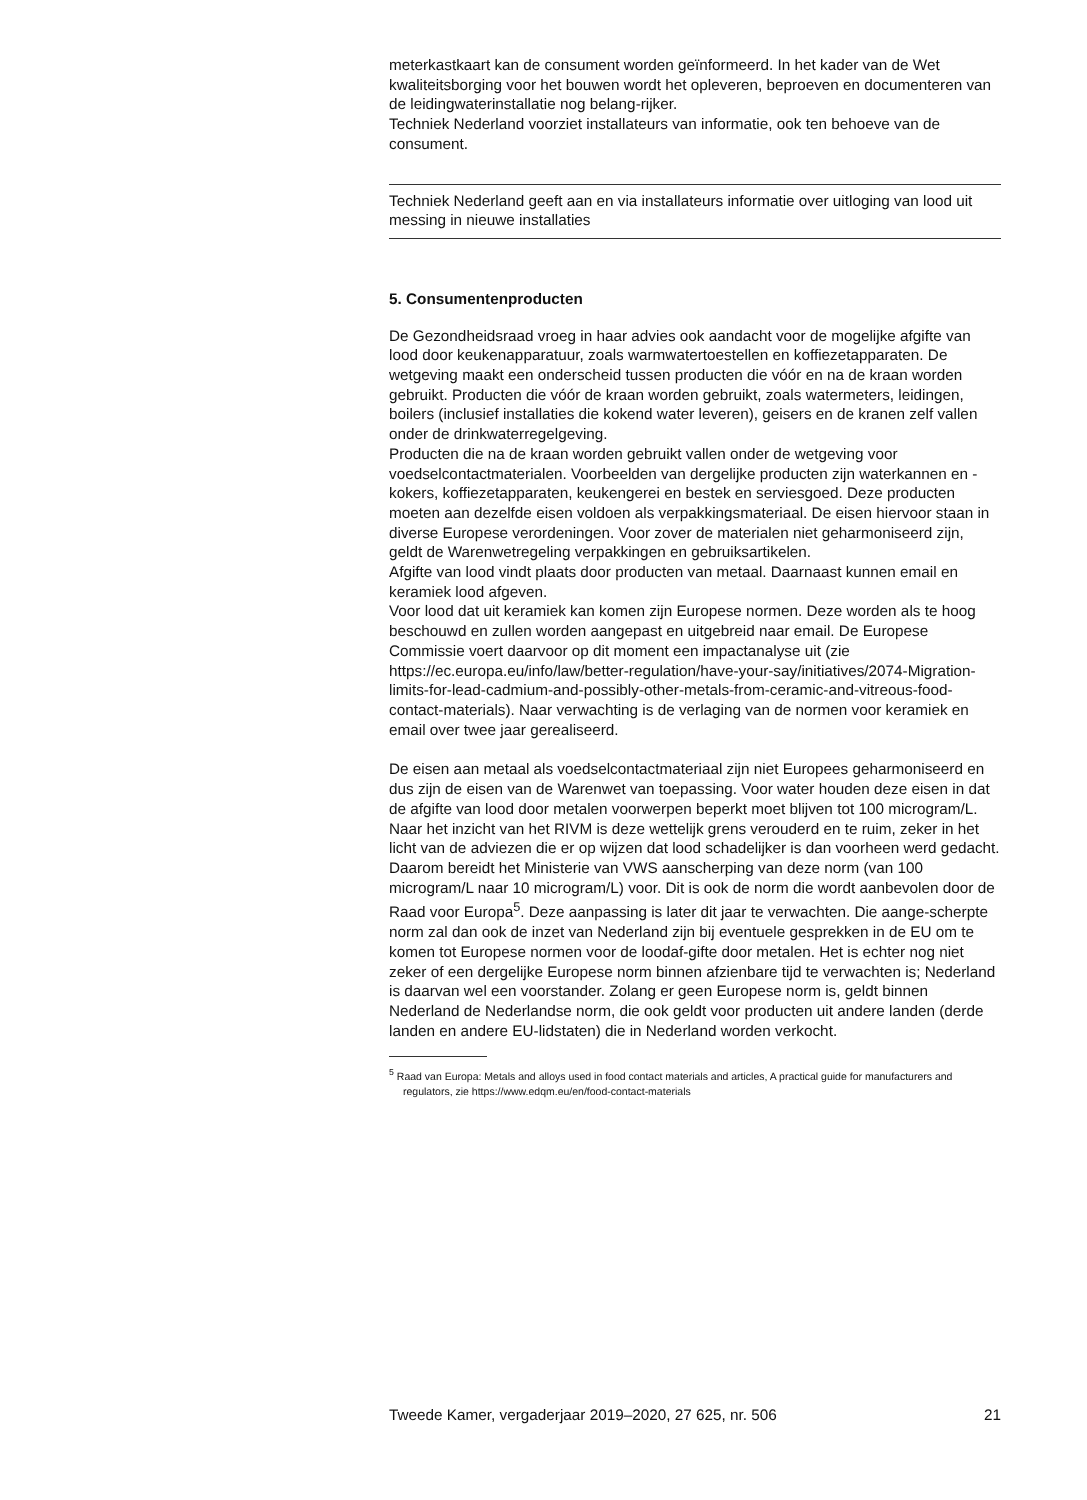meterkastkaart kan de consument worden geïnformeerd. In het kader van de Wet kwaliteitsborging voor het bouwen wordt het opleveren, beproeven en documenteren van de leidingwaterinstallatie nog belang-rijker.
Techniek Nederland voorziet installateurs van informatie, ook ten behoeve van de consument.
Techniek Nederland geeft aan en via installateurs informatie over uitloging van lood uit messing in nieuwe installaties
5. Consumentenproducten
De Gezondheidsraad vroeg in haar advies ook aandacht voor de mogelijke afgifte van lood door keukenapparatuur, zoals warmwatertoestellen en koffiezetapparaten. De wetgeving maakt een onderscheid tussen producten die vóór en na de kraan worden gebruikt. Producten die vóór de kraan worden gebruikt, zoals watermeters, leidingen, boilers (inclusief installaties die kokend water leveren), geisers en de kranen zelf vallen onder de drinkwaterregelgeving.
Producten die na de kraan worden gebruikt vallen onder de wetgeving voor voedselcontactmaterialen. Voorbeelden van dergelijke producten zijn waterkannen en -kokers, koffiezetapparaten, keukengerei en bestek en serviesgoed. Deze producten moeten aan dezelfde eisen voldoen als verpakkingsmateriaal. De eisen hiervoor staan in diverse Europese verordeningen. Voor zover de materialen niet geharmoniseerd zijn, geldt de Warenwetregeling verpakkingen en gebruiksartikelen.
Afgifte van lood vindt plaats door producten van metaal. Daarnaast kunnen email en keramiek lood afgeven.
Voor lood dat uit keramiek kan komen zijn Europese normen. Deze worden als te hoog beschouwd en zullen worden aangepast en uitgebreid naar email. De Europese Commissie voert daarvoor op dit moment een impactanalyse uit (zie https://ec.europa.eu/info/law/better-regulation/have-your-say/initiatives/2074-Migration-limits-for-lead-cadmium-and-possibly-other-metals-from-ceramic-and-vitreous-food-contact-materials). Naar verwachting is de verlaging van de normen voor keramiek en email over twee jaar gerealiseerd.
De eisen aan metaal als voedselcontactmateriaal zijn niet Europees geharmoniseerd en dus zijn de eisen van de Warenwet van toepassing. Voor water houden deze eisen in dat de afgifte van lood door metalen voorwerpen beperkt moet blijven tot 100 microgram/L. Naar het inzicht van het RIVM is deze wettelijk grens verouderd en te ruim, zeker in het licht van de adviezen die er op wijzen dat lood schadelijker is dan voorheen werd gedacht. Daarom bereidt het Ministerie van VWS aanscherping van deze norm (van 100 microgram/L naar 10 microgram/L) voor. Dit is ook de norm die wordt aanbevolen door de Raad voor Europa<sup>5</sup>. Deze aanpassing is later dit jaar te verwachten. Die aange-scherpte norm zal dan ook de inzet van Nederland zijn bij eventuele gesprekken in de EU om te komen tot Europese normen voor de loodaf-gifte door metalen. Het is echter nog niet zeker of een dergelijke Europese norm binnen afzienbare tijd te verwachten is; Nederland is daarvan wel een voorstander. Zolang er geen Europese norm is, geldt binnen Nederland de Nederlandse norm, die ook geldt voor producten uit andere landen (derde landen en andere EU-lidstaten) die in Nederland worden verkocht.
<sup>5</sup> Raad van Europa: Metals and alloys used in food contact materials and articles, A practical guide for manufacturers and regulators, zie https://www.edqm.eu/en/food-contact-materials
Tweede Kamer, vergaderjaar 2019–2020, 27 625, nr. 506 21